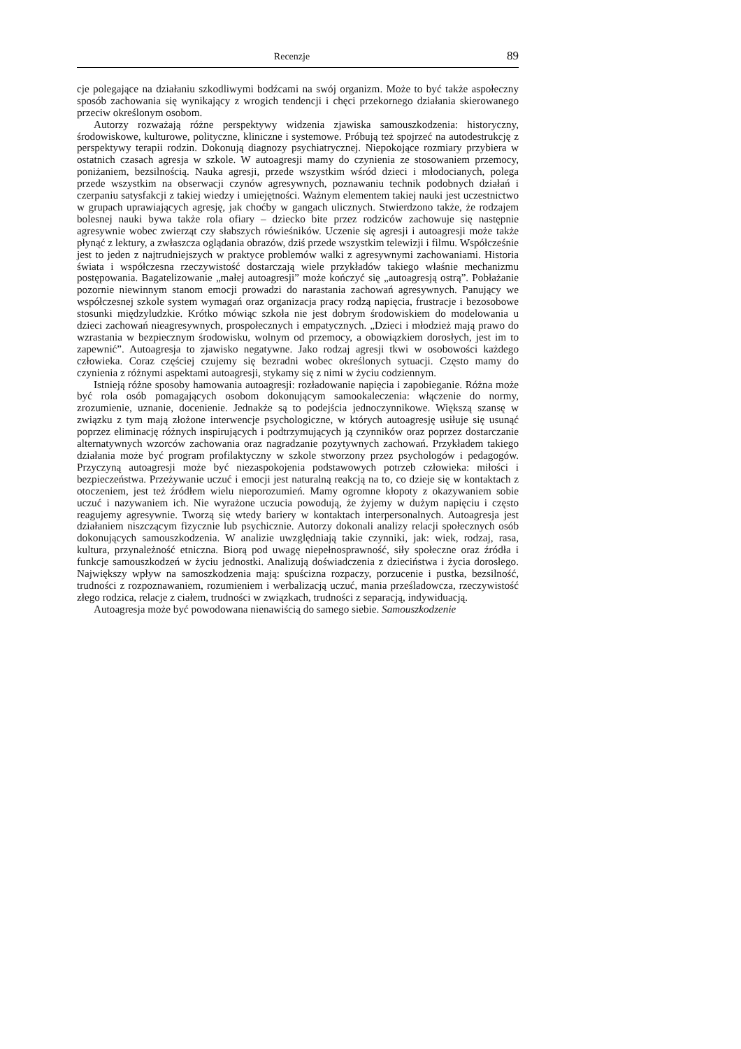Recenzje 89
cje polegające na działaniu szkodliwymi bodźcami na swój organizm. Może to być także aspołeczny sposób zachowania się wynikający z wrogich tendencji i chęci przekornego działania skierowanego przeciw określonym osobom.
Autorzy rozważają różne perspektywy widzenia zjawiska samouszkodzenia: historyczny, środowiskowe, kulturowe, polityczne, kliniczne i systemowe. Próbują też spojrzeć na autodestrukcję z perspektywy terapii rodzin. Dokonują diagnozy psychiatrycznej. Niepokojące rozmiary przybiera w ostatnich czasach agresja w szkole. W autoagresji mamy do czynienia ze stosowaniem przemocy, poniżaniem, bezsilnością. Nauka agresji, przede wszystkim wśród dzieci i młodocianych, polega przede wszystkim na obserwacji czynów agresywnych, poznawaniu technik podobnych działań i czerpaniu satysfakcji z takiej wiedzy i umiejętności. Ważnym elementem takiej nauki jest uczestnictwo w grupach uprawiających agresję, jak choćby w gangach ulicznych. Stwierdzono także, że rodzajem bolesnej nauki bywa także rola ofiary – dziecko bite przez rodziców zachowuje się następnie agresywnie wobec zwierząt czy słabszych rówieśników. Uczenie się agresji i autoagresji może także płynąć z lektury, a zwłaszcza oglądania obrazów, dziś przede wszystkim telewizji i filmu. Współcześnie jest to jeden z najtrudniejszych w praktyce problemów walki z agresywnymi zachowaniami. Historia świata i współczesna rzeczywistość dostarczają wiele przykładów takiego właśnie mechanizmu postępowania. Bagatelizowanie „małej autoagresji” może kończyć się „autoagresją ostrą”. Pobłażanie pozornie niewinnym stanom emocji prowadzi do narastania zachowań agresywnych. Panujący we współczesnej szkole system wymagań oraz organizacja pracy rodzą napięcia, frustracje i bezosobowe stosunki międzyludzkie. Krótko mówiąc szkoła nie jest dobrym środowiskiem do modelowania u dzieci zachowań nieagresywnych, prospołecznych i empatycznych. „Dzieci i młodzież mają prawo do wzrastania w bezpiecznym środowisku, wolnym od przemocy, a obowiązkiem dorosłych, jest im to zapewnić”. Autoagresja to zjawisko negatywne. Jako rodzaj agresji tkwi w osobowości każdego człowieka. Coraz częściej czujemy się bezradni wobec określonych sytuacji. Często mamy do czynienia z różnymi aspektami autoagresji, stykamy się z nimi w życiu codziennym.
Istnieją różne sposoby hamowania autoagresji: rozładowanie napięcia i zapobieganie. Różna może być rola osób pomagających osobom dokonującym samookaleczenia: włączenie do normy, zrozumienie, uznanie, docenienie. Jednakże są to podejścia jednoczynnikowe. Większą szansę w związku z tym mają złożone interwencje psychologiczne, w których autoagresję usiłuje się usunąć poprzez eliminację różnych inspirujących i podtrzymujących ją czynników oraz poprzez dostarczanie alternatywnych wzorców zachowania oraz nagradzanie pozytywnych zachowań. Przykładem takiego działania może być program profilaktyczny w szkole stworzony przez psychologów i pedagogów. Przyczyną autoagresji może być niezaspokojenia podstawowych potrzeb człowieka: miłości i bezpieczeństwa. Przeżywanie uczuć i emocji jest naturalną reakcją na to, co dzieje się w kontaktach z otoczeniem, jest też źródłem wielu nieporozumień. Mamy ogromne kłopoty z okazywaniem sobie uczuć i nazywaniem ich. Nie wyrażone uczucia powodują, że żyjemy w dużym napięciu i często reagujemy agresywnie. Tworzą się wtedy bariery w kontaktach interpersonalnych. Autoagresja jest działaniem niszczącym fizycznie lub psychicznie. Autorzy dokonali analizy relacji społecznych osób dokonujących samouszkodzenia. W analizie uwzględniają takie czynniki, jak: wiek, rodzaj, rasa, kultura, przynależność etniczna. Biorą pod uwagę niepełnosprawność, siły społeczne oraz źródła i funkcje samouszkodzeń w życiu jednostki. Analizują doświadczenia z dzieciństwa i życia dorosłego. Największy wpływ na samoszkodzenia mają: spuścizna rozpaczy, porzucenie i pustka, bezsilność, trudności z rozpoznawaniem, rozumieniem i werbalizacją uczuć, mania prześladowcza, rzeczywistość złego rodzica, relacje z ciałem, trudności w związkach, trudności z separacją, indywiduacją.
Autoagresja może być powodowana nienawiścią do samego siebie. Samouszkodzenie